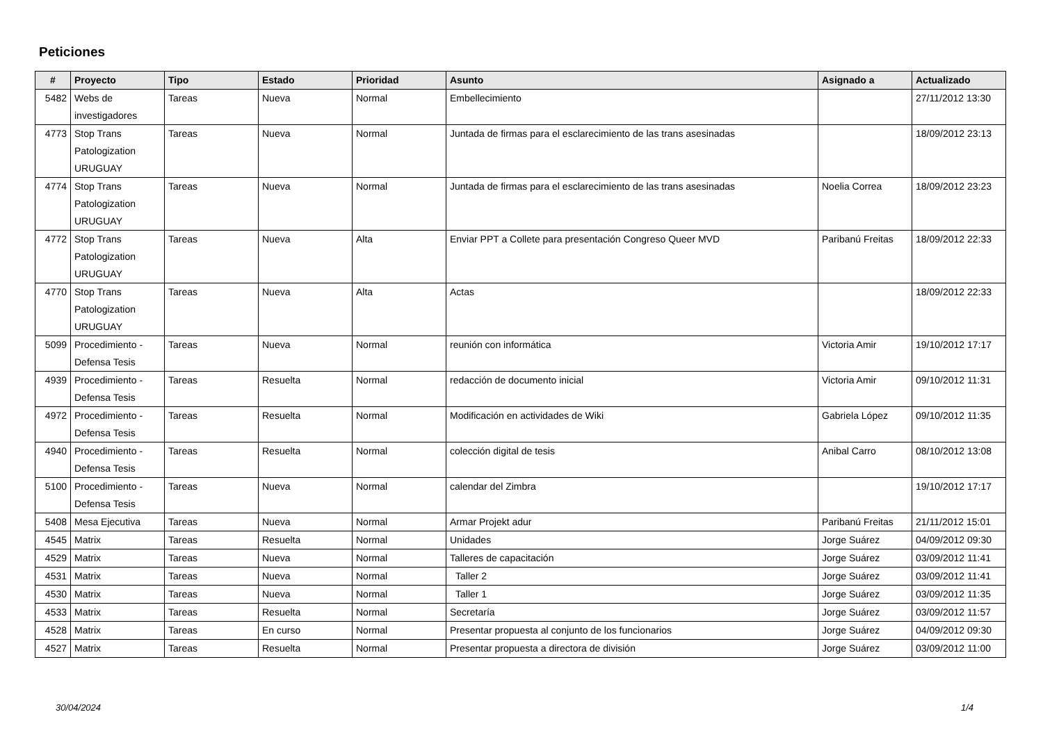Peticiones
| # | Proyecto | Tipo | Estado | Prioridad | Asunto | Asignado a | Actualizado |
| --- | --- | --- | --- | --- | --- | --- | --- |
| 5482 | Webs de investigadores | Tareas | Nueva | Normal | Embellecimiento | | 27/11/2012 13:30 |
| 4773 | Stop Trans Patologization URUGUAY | Tareas | Nueva | Normal | Juntada de firmas para el esclarecimiento de las trans asesinadas | | 18/09/2012 23:13 |
| 4774 | Stop Trans Patologization URUGUAY | Tareas | Nueva | Normal | Juntada de firmas para el esclarecimiento de las trans asesinadas | Noelia Correa | 18/09/2012 23:23 |
| 4772 | Stop Trans Patologization URUGUAY | Tareas | Nueva | Alta | Enviar PPT a Collete para presentación Congreso Queer MVD | Paribanú Freitas | 18/09/2012 22:33 |
| 4770 | Stop Trans Patologization URUGUAY | Tareas | Nueva | Alta | Actas | | 18/09/2012 22:33 |
| 5099 | Procedimiento - Defensa Tesis | Tareas | Nueva | Normal | reunión con informática | Victoria Amir | 19/10/2012 17:17 |
| 4939 | Procedimiento - Defensa Tesis | Tareas | Resuelta | Normal | redacción de documento inicial | Victoria Amir | 09/10/2012 11:31 |
| 4972 | Procedimiento - Defensa Tesis | Tareas | Resuelta | Normal | Modificación en actividades de Wiki | Gabriela López | 09/10/2012 11:35 |
| 4940 | Procedimiento - Defensa Tesis | Tareas | Resuelta | Normal | colección digital de tesis | Anibal Carro | 08/10/2012 13:08 |
| 5100 | Procedimiento - Defensa Tesis | Tareas | Nueva | Normal | calendar del Zimbra | | 19/10/2012 17:17 |
| 5408 | Mesa Ejecutiva | Tareas | Nueva | Normal | Armar Projekt adur | Paribanú Freitas | 21/11/2012 15:01 |
| 4545 | Matrix | Tareas | Resuelta | Normal | Unidades | Jorge Suárez | 04/09/2012 09:30 |
| 4529 | Matrix | Tareas | Nueva | Normal | Talleres de capacitación | Jorge Suárez | 03/09/2012 11:41 |
| 4531 | Matrix | Tareas | Nueva | Normal | Taller 2 | Jorge Suárez | 03/09/2012 11:41 |
| 4530 | Matrix | Tareas | Nueva | Normal | Taller 1 | Jorge Suárez | 03/09/2012 11:35 |
| 4533 | Matrix | Tareas | Resuelta | Normal | Secretaría | Jorge Suárez | 03/09/2012 11:57 |
| 4528 | Matrix | Tareas | En curso | Normal | Presentar propuesta al conjunto de los funcionarios | Jorge Suárez | 04/09/2012 09:30 |
| 4527 | Matrix | Tareas | Resuelta | Normal | Presentar propuesta a directora de división | Jorge Suárez | 03/09/2012 11:00 |
30/04/2024 1/4